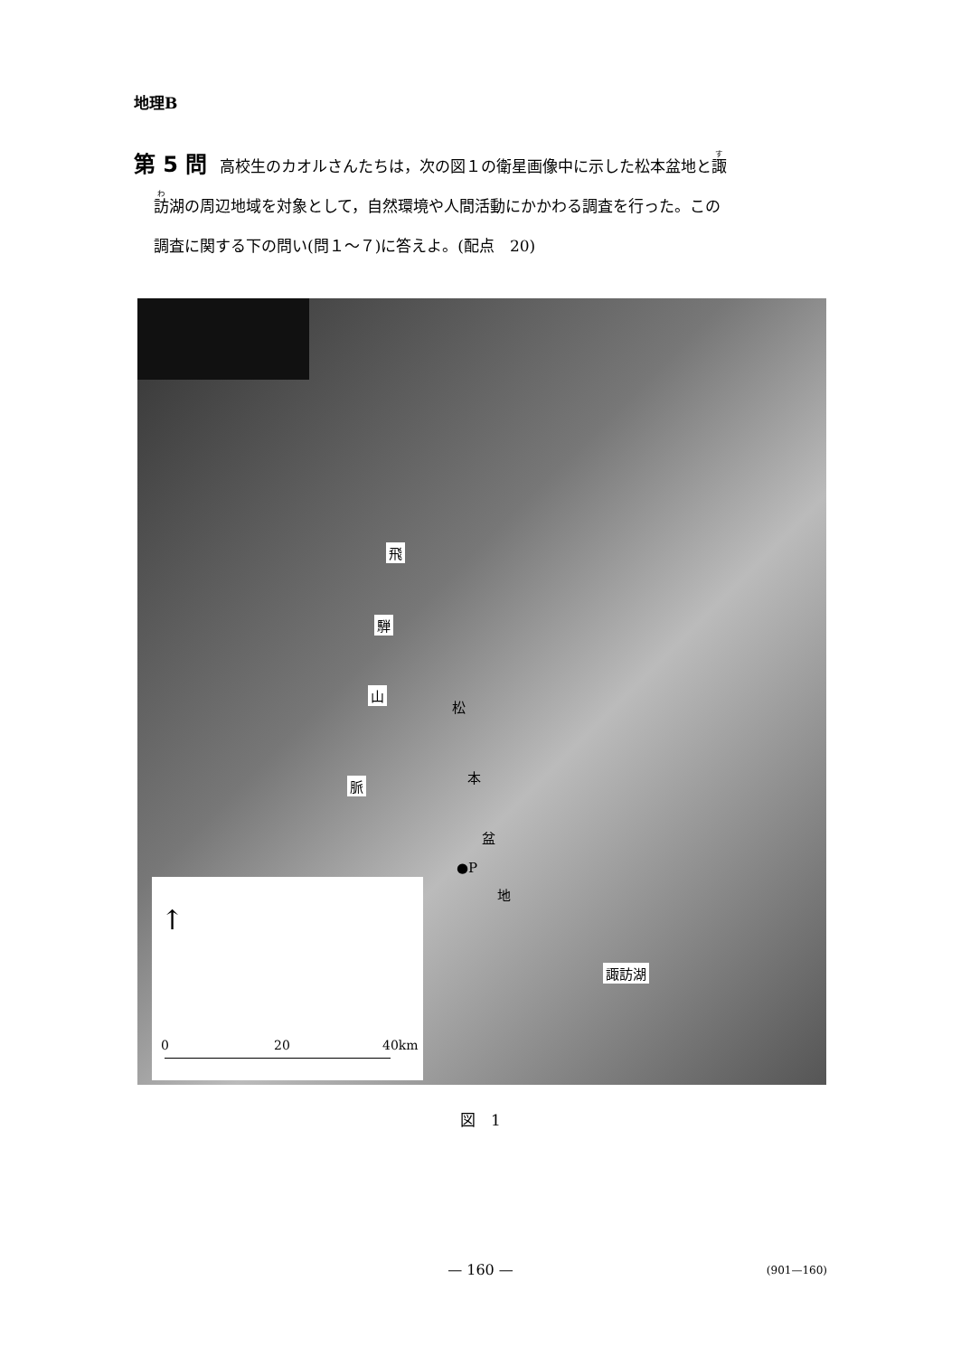地理B
第 5 問 高校生のカオルさんたちは，次の図１の衛星画像中に示した松本盆地と諏
訪湖の周辺地域を対象として，自然環境や人間活動にかかわる調査を行った。この
調査に関する下の問い(問１～７)に答えよ。(配点　20)
飛
騨
山
脈
松
本
盆
●P
地
諏訪湖
↑
0 20 40km
図　1
— 160 — (901—160)